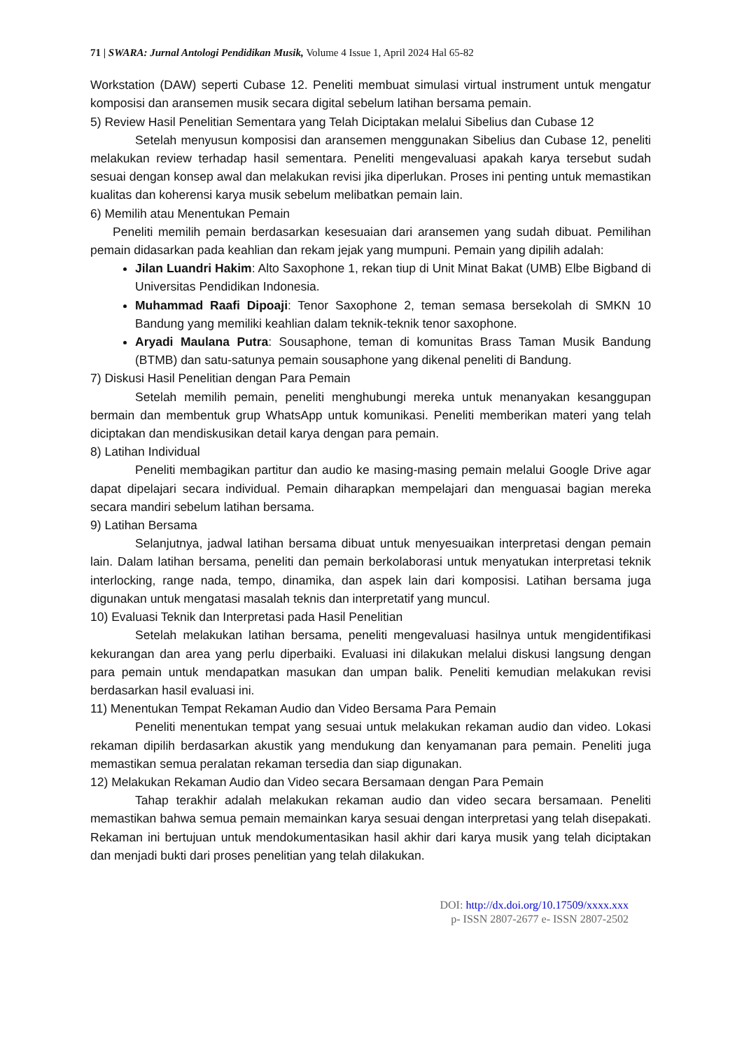71 | SWARA: Jurnal Antologi Pendidikan Musik, Volume 4 Issue 1, April 2024 Hal 65-82
Workstation (DAW) seperti Cubase 12. Peneliti membuat simulasi virtual instrument untuk mengatur komposisi dan aransemen musik secara digital sebelum latihan bersama pemain.
5) Review Hasil Penelitian Sementara yang Telah Diciptakan melalui Sibelius dan Cubase 12
Setelah menyusun komposisi dan aransemen menggunakan Sibelius dan Cubase 12, peneliti melakukan review terhadap hasil sementara. Peneliti mengevaluasi apakah karya tersebut sudah sesuai dengan konsep awal dan melakukan revisi jika diperlukan. Proses ini penting untuk memastikan kualitas dan koherensi karya musik sebelum melibatkan pemain lain.
6) Memilih atau Menentukan Pemain
Peneliti memilih pemain berdasarkan kesesuaian dari aransemen yang sudah dibuat. Pemilihan pemain didasarkan pada keahlian dan rekam jejak yang mumpuni. Pemain yang dipilih adalah:
Jilan Luandri Hakim: Alto Saxophone 1, rekan tiup di Unit Minat Bakat (UMB) Elbe Bigband di Universitas Pendidikan Indonesia.
Muhammad Raafi Dipoaji: Tenor Saxophone 2, teman semasa bersekolah di SMKN 10 Bandung yang memiliki keahlian dalam teknik-teknik tenor saxophone.
Aryadi Maulana Putra: Sousaphone, teman di komunitas Brass Taman Musik Bandung (BTMB) dan satu-satunya pemain sousaphone yang dikenal peneliti di Bandung.
7) Diskusi Hasil Penelitian dengan Para Pemain
Setelah memilih pemain, peneliti menghubungi mereka untuk menanyakan kesanggupan bermain dan membentuk grup WhatsApp untuk komunikasi. Peneliti memberikan materi yang telah diciptakan dan mendiskusikan detail karya dengan para pemain.
8) Latihan Individual
Peneliti membagikan partitur dan audio ke masing-masing pemain melalui Google Drive agar dapat dipelajari secara individual. Pemain diharapkan mempelajari dan menguasai bagian mereka secara mandiri sebelum latihan bersama.
9) Latihan Bersama
Selanjutnya, jadwal latihan bersama dibuat untuk menyesuaikan interpretasi dengan pemain lain. Dalam latihan bersama, peneliti dan pemain berkolaborasi untuk menyatukan interpretasi teknik interlocking, range nada, tempo, dinamika, dan aspek lain dari komposisi. Latihan bersama juga digunakan untuk mengatasi masalah teknis dan interpretatif yang muncul.
10) Evaluasi Teknik dan Interpretasi pada Hasil Penelitian
Setelah melakukan latihan bersama, peneliti mengevaluasi hasilnya untuk mengidentifikasi kekurangan dan area yang perlu diperbaiki. Evaluasi ini dilakukan melalui diskusi langsung dengan para pemain untuk mendapatkan masukan dan umpan balik. Peneliti kemudian melakukan revisi berdasarkan hasil evaluasi ini.
11) Menentukan Tempat Rekaman Audio dan Video Bersama Para Pemain
Peneliti menentukan tempat yang sesuai untuk melakukan rekaman audio dan video. Lokasi rekaman dipilih berdasarkan akustik yang mendukung dan kenyamanan para pemain. Peneliti juga memastikan semua peralatan rekaman tersedia dan siap digunakan.
12) Melakukan Rekaman Audio dan Video secara Bersamaan dengan Para Pemain
Tahap terakhir adalah melakukan rekaman audio dan video secara bersamaan. Peneliti memastikan bahwa semua pemain memainkan karya sesuai dengan interpretasi yang telah disepakati. Rekaman ini bertujuan untuk mendokumentasikan hasil akhir dari karya musik yang telah diciptakan dan menjadi bukti dari proses penelitian yang telah dilakukan.
DOI: http://dx.doi.org/10.17509/xxxx.xxx
p- ISSN 2807-2677 e- ISSN 2807-2502